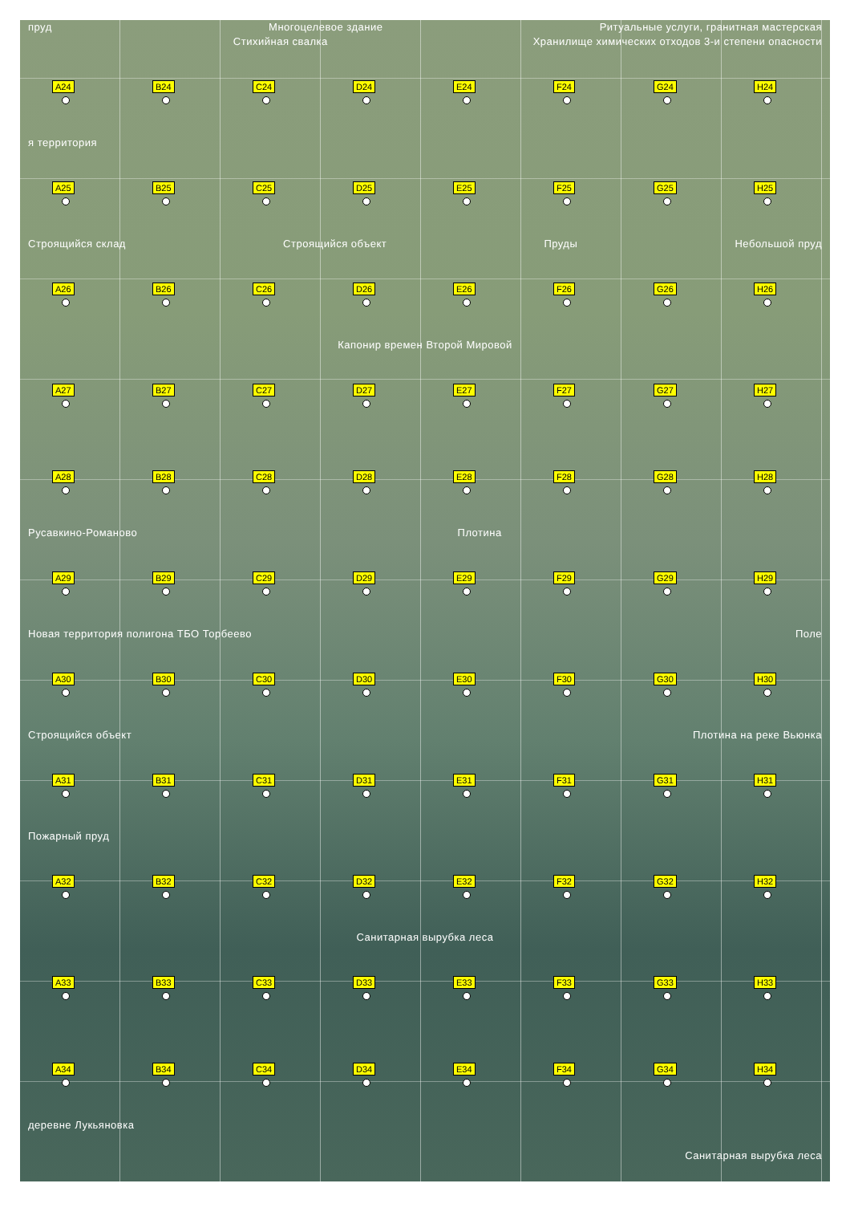пруд Многоцелевое здание Ритуальные услуги, гранитная мастерская
Стихийная свалка Хранилище химических отходов 3-и степени опасности
A24
B24
C24
D24
E24
F24
G24
H24
я территория
A25
B25
C25
D25
E25
F25
G25
H25
Строящийся склад Строящийся объект Пруды Небольшой пруд
A26
B26
C26
D26
E26
F26
G26
H26
Капонир времен Второй Мировой
A27
B27
C27
D27
E27
F27
G27
H27
A28
B28
C28
D28
E28
F28
G28
H28
Русавкино-Романово Плотина
A29
B29
C29
D29
E29
F29
G29
H29
Новая территория полигона ТБО Торбеево Поле
A30
B30
C30
D30
E30
F30
G30
H30
Строящийся объект Плотина на реке Вьюнка
A31
B31
C31
D31
E31
F31
G31
H31
Пожарный пруд
A32
B32
C32
D32
E32
F32
G32
H32
Санитарная вырубка леса
A33
B33
C33
D33
E33
F33
G33
H33
A34
B34
C34
D34
E34
F34
G34
H34
деревне Лукьяновка
Санитарная вырубка леса